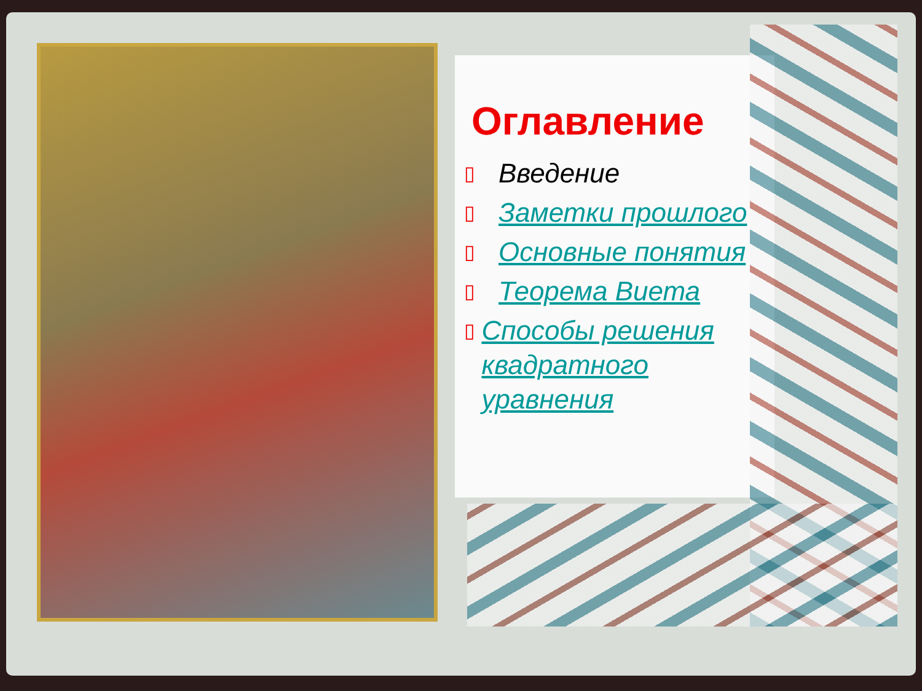Оглавление
▯ Введение
▯ Заметки прошлого
▯ Основные понятия
▯ Теорема Виета
▯ Способы решения квадратного уравнения